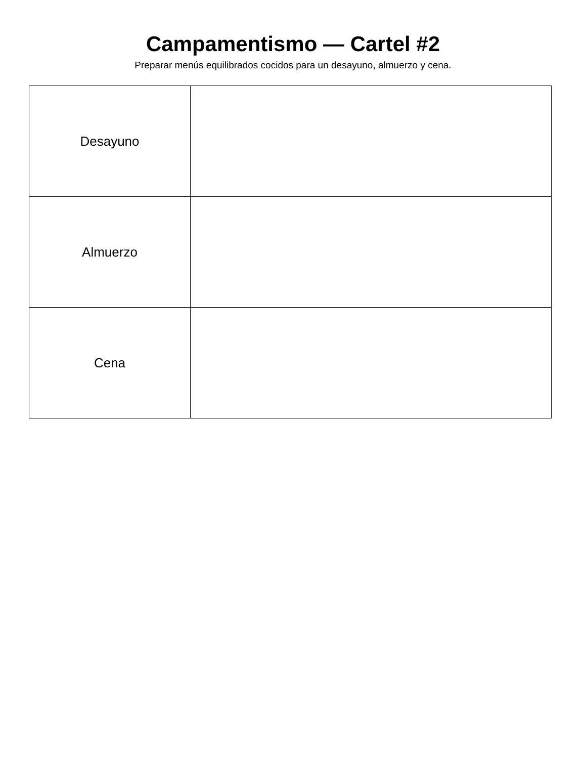Campamentismo — Cartel #2
Preparar menús equilibrados cocidos para un desayuno, almuerzo y cena.
| Desayuno | |
| Almuerzo | |
| Cena | |